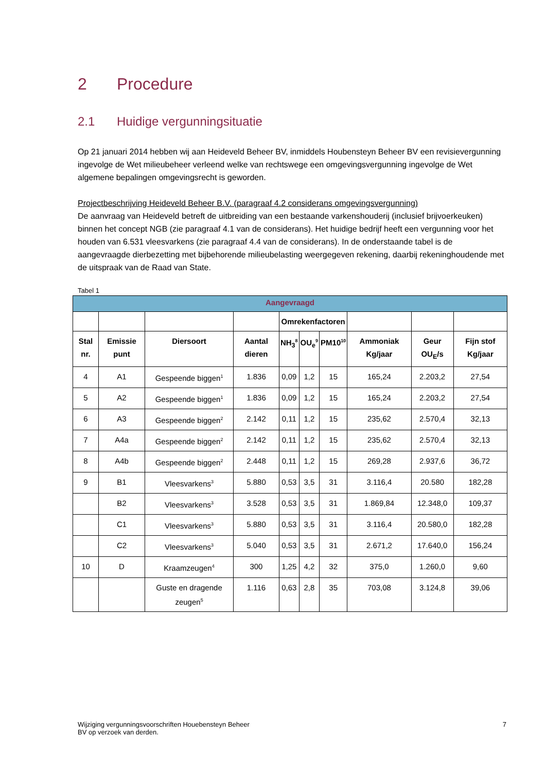2 Procedure
2.1 Huidige vergunningsituatie
Op 21 januari 2014 hebben wij aan Heideveld Beheer BV, inmiddels Houbensteyn Beheer BV een revisievergunning ingevolge de Wet milieubeheer verleend welke van rechtswege een omgevingsvergunning ingevolge de Wet algemene bepalingen omgevingsrecht is geworden.
Projectbeschrijving Heideveld Beheer B.V. (paragraaf 4.2 considerans omgevingsvergunning)
De aanvraag van Heideveld betreft de uitbreiding van een bestaande varkenshouderij (inclusief brijvoerkeuken) binnen het concept NGB (zie paragraaf 4.1 van de considerans). Het huidige bedrijf heeft een vergunning voor het houden van 6.531 vleesvarkens (zie paragraaf 4.4 van de considerans). In de onderstaande tabel is de aangevraagde dierbezetting met bijbehorende milieubelasting weergegeven rekening, daarbij rekeninghoudende met de uitspraak van de Raad van State.
Tabel 1
| Aangevraagd | | | | | | | | | |
| --- | --- | --- | --- | --- | --- | --- | --- | --- | --- |
| | | | | Omrekenfactoren | | | | | |
| Stal nr. | Emissie punt | Diersoort | Aantal dieren | NH<sub>3</sub><sup>8</sup> | OU<sub>e</sub><sup>9</sup> | PM10<sup>10</sup> | Ammoniak Kg/jaar | Geur OU<sub>E</sub>/s | Fijn stof Kg/jaar |
| 4 | A1 | Gespeende biggen<sup>1</sup> | 1.836 | 0,09 | 1,2 | 15 | 165,24 | 2.203,2 | 27,54 |
| 5 | A2 | Gespeende biggen<sup>1</sup> | 1.836 | 0,09 | 1,2 | 15 | 165,24 | 2.203,2 | 27,54 |
| 6 | A3 | Gespeende biggen<sup>2</sup> | 2.142 | 0,11 | 1,2 | 15 | 235,62 | 2.570,4 | 32,13 |
| 7 | A4a | Gespeende biggen<sup>2</sup> | 2.142 | 0,11 | 1,2 | 15 | 235,62 | 2.570,4 | 32,13 |
| 8 | A4b | Gespeende biggen<sup>2</sup> | 2.448 | 0,11 | 1,2 | 15 | 269,28 | 2.937,6 | 36,72 |
| 9 | B1 | Vleesvarkens<sup>3</sup> | 5.880 | 0,53 | 3,5 | 31 | 3.116,4 | 20.580 | 182,28 |
| | B2 | Vleesvarkens<sup>3</sup> | 3.528 | 0,53 | 3,5 | 31 | 1.869,84 | 12.348,0 | 109,37 |
| | C1 | Vleesvarkens<sup>3</sup> | 5.880 | 0,53 | 3,5 | 31 | 3.116,4 | 20.580,0 | 182,28 |
| | C2 | Vleesvarkens<sup>3</sup> | 5.040 | 0,53 | 3,5 | 31 | 2.671,2 | 17.640,0 | 156,24 |
| 10 | D | Kraamzeugen<sup>4</sup> | 300 | 1,25 | 4,2 | 32 | 375,0 | 1.260,0 | 9,60 |
| | | Guste en dragende zeugen<sup>5</sup> | 1.116 | 0,63 | 2,8 | 35 | 703,08 | 3.124,8 | 39,06 |
Wijziging vergunningsvoorschriften Houebensteyn Beheer
BV op verzoek van derden.
7